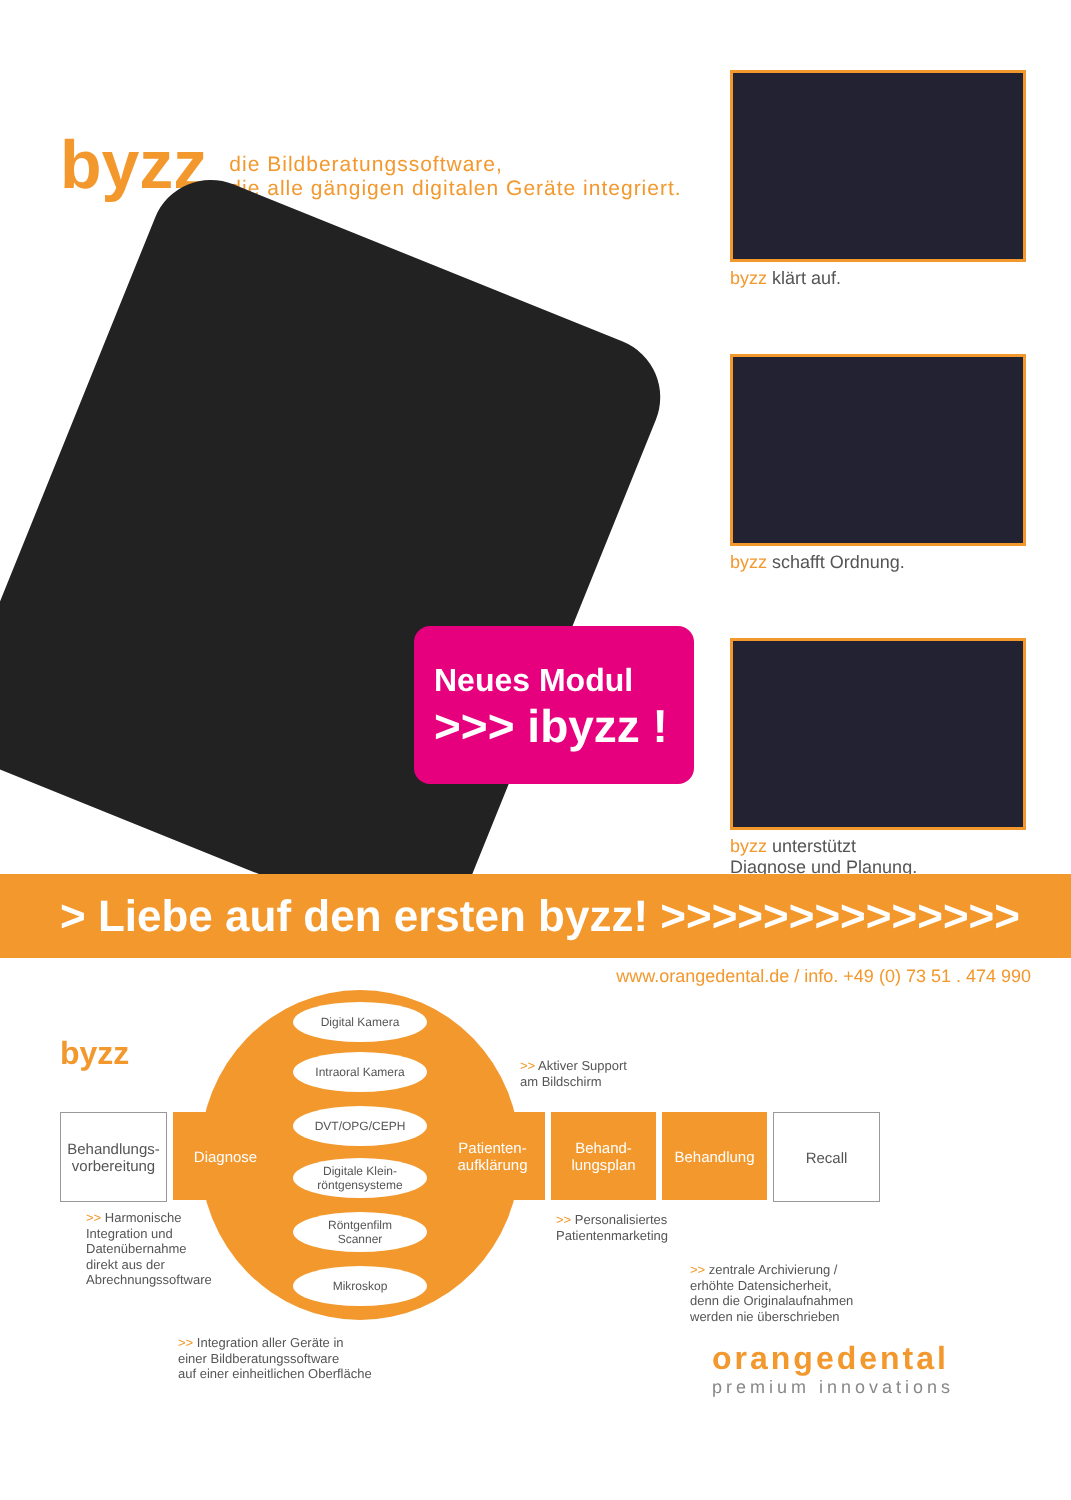byzz
die Bildberatungssoftware,
die alle gängigen digitalen Geräte integriert.
byzz klärt auf.
byzz schafft Ordnung.
byzz unterstützt
Diagnose und Planung.
Neues Modul
>>> ibyzz !
> Liebe auf den ersten byzz! >>>>>>>>>>>>>>
www.orangedental.de / info. +49 (0) 73 51 . 474 990
byzz
Digital Kamera
Intraoral Kamera
DVT/OPG/CEPH
Digitale Klein-
röntgensysteme
Röntgenfilm
Scanner
Mikroskop
Behandlungs-
vorbereitung
Diagnose Patienten-
aufklärung
Behand-
lungsplan
Behandlung Recall
>> Aktiver Support
am Bildschirm
>> Harmonische
Integration und
Datenübernahme
direkt aus der
Abrechnungssoftware
>> Personalisiertes
Patientenmarketing
>> zentrale Archivierung /
erhöhte Datensicherheit,
denn die Originalaufnahmen
werden nie überschrieben
>> Integration aller Geräte in
einer Bildberatungssoftware
auf einer einheitlichen Oberfläche
orangedental
premium innovations